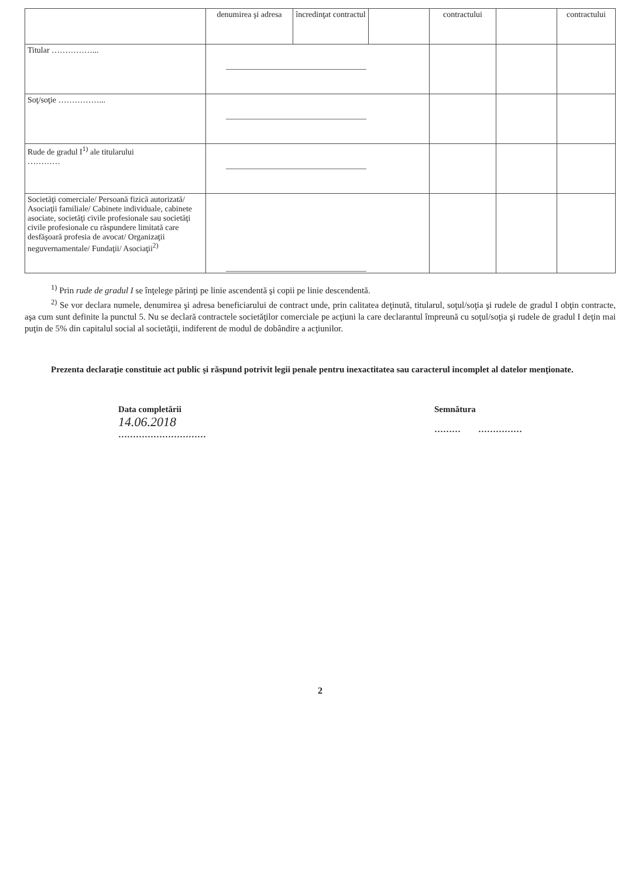| | denumirea şi adresa | încredinţat contractul | | contractului | | contractului |
| Titular ……………... | | | | | | |
| Soţ/soţie ……………... | | | | | | |
| Rude de gradul I<sup>1)</sup> ale titularului ………… | | | | | | |
| Societăţi comerciale/ Persoană fizică autorizată/ Asociaţii familiale/ Cabinete individuale, cabinete asociate, societăţi civile profesionale sau societăţi civile profesionale cu răspundere limitată care desfăşoară profesia de avocat/ Organizaţii neguvernamentale/ Fundaţii/ Asociaţii<sup>2)</sup> | | | | | | |
<sup>1)</sup> Prin rude de gradul I se înţelege părinţi pe linie ascendentă şi copii pe linie descendentă.
<sup>2)</sup> Se vor declara numele, denumirea şi adresa beneficiarului de contract unde, prin calitatea deţinută, titularul, soţul/soţia şi rudele de gradul I obţin contracte, aşa cum sunt definite la punctul 5. Nu se declară contractele societăţilor comerciale pe acţiuni la care declarantul împreună cu soţul/soţia şi rudele de gradul I deţin mai puţin de 5% din capitalul social al societăţii, indiferent de modul de dobândire a acţiunilor.
Prezenta declaraţie constituie act public şi răspund potrivit legii penale pentru inexactitatea sau caracterul incomplet al datelor menţionate.
Data completării
14.06.2018
…………………………
Semnătura
……… ……………
2